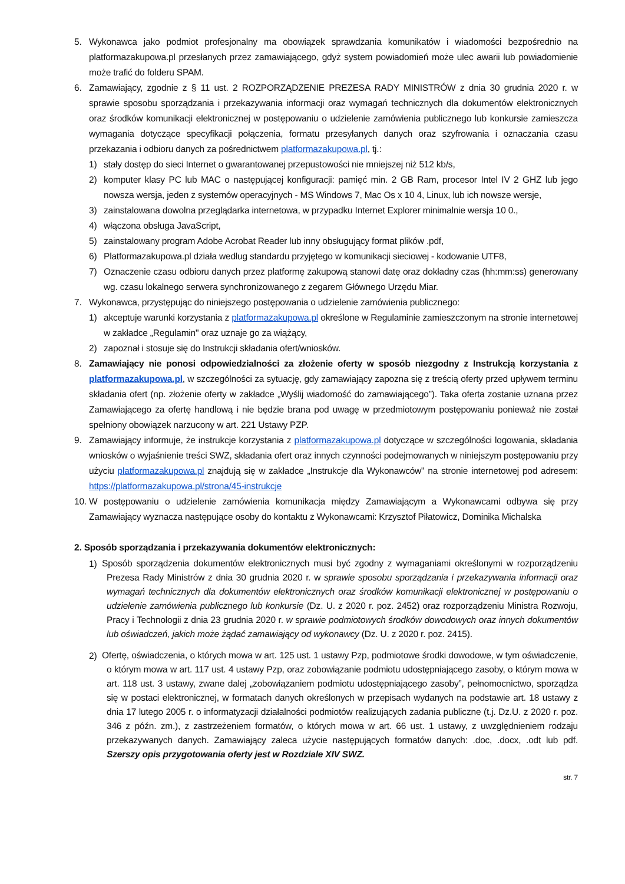5. Wykonawca jako podmiot profesjonalny ma obowiązek sprawdzania komunikatów i wiadomości bezpośrednio na platformazakupowa.pl przesłanych przez zamawiającego, gdyż system powiadomień może ulec awarii lub powiadomienie może trafić do folderu SPAM.
6. Zamawiający, zgodnie z § 11 ust. 2 ROZPORZĄDZENIE PREZESA RADY MINISTRÓW z dnia 30 grudnia 2020 r. w sprawie sposobu sporządzania i przekazywania informacji oraz wymagań technicznych dla dokumentów elektronicznych oraz środków komunikacji elektronicznej w postępowaniu o udzielenie zamówienia publicznego lub konkursie zamieszcza wymagania dotyczące specyfikacji połączenia, formatu przesyłanych danych oraz szyfrowania i oznaczania czasu przekazania i odbioru danych za pośrednictwem platformazakupowa.pl, tj.:
1) stały dostęp do sieci Internet o gwarantowanej przepustowości nie mniejszej niż 512 kb/s,
2) komputer klasy PC lub MAC o następującej konfiguracji: pamięć min. 2 GB Ram, procesor Intel IV 2 GHZ lub jego nowsza wersja, jeden z systemów operacyjnych - MS Windows 7, Mac Os x 10 4, Linux, lub ich nowsze wersje,
3) zainstalowana dowolna przeglądarka internetowa, w przypadku Internet Explorer minimalnie wersja 10 0.,
4) włączona obsługa JavaScript,
5) zainstalowany program Adobe Acrobat Reader lub inny obsługujący format plików .pdf,
6) Platformazakupowa.pl działa według standardu przyjętego w komunikacji sieciowej - kodowanie UTF8,
7) Oznaczenie czasu odbioru danych przez platformę zakupową stanowi datę oraz dokładny czas (hh:mm:ss) generowany wg. czasu lokalnego serwera synchronizowanego z zegarem Głównego Urzędu Miar.
7. Wykonawca, przystępując do niniejszego postępowania o udzielenie zamówienia publicznego:
1) akceptuje warunki korzystania z platformazakupowa.pl określone w Regulaminie zamieszczonym na stronie internetowej w zakładce „Regulamin" oraz uznaje go za wiążący,
2) zapoznał i stosuje się do Instrukcji składania ofert/wniosków.
8. Zamawiający nie ponosi odpowiedzialności za złożenie oferty w sposób niezgodny z Instrukcją korzystania z platformazakupowa.pl, w szczególności za sytuację, gdy zamawiający zapozna się z treścią oferty przed upływem terminu składania ofert (np. złożenie oferty w zakładce „Wyślij wiadomość do zamawiającego”). Taka oferta zostanie uznana przez Zamawiającego za ofertę handlową i nie będzie brana pod uwagę w przedmiotowym postępowaniu ponieważ nie został spełniony obowiązek narzucony w art. 221 Ustawy PZP.
9. Zamawiający informuje, że instrukcje korzystania z platformazakupowa.pl dotyczące w szczególności logowania, składania wniosków o wyjaśnienie treści SWZ, składania ofert oraz innych czynności podejmowanych w niniejszym postępowaniu przy użyciu platformazakupowa.pl znajdują się w zakładce „Instrukcje dla Wykonawców" na stronie internetowej pod adresem: https://platformazakupowa.pl/strona/45-instrukcje
10.
W postępowaniu o udzielenie zamówienia komunikacja między Zamawiającym a Wykonawcami odbywa się przy Zamawiający wyznacza następujące osoby do kontaktu z Wykonawcami: Krzysztof Piłatowicz, Dominika Michalska
2. Sposób sporządzania i przekazywania dokumentów elektronicznych:
1)
Sposób sporządzenia dokumentów elektronicznych musi być zgodny z wymaganiami określonymi w rozporządzeniu Prezesa Rady Ministrów z dnia 30 grudnia 2020 r. w sprawie sposobu sporządzania i przekazywania informacji oraz wymagań technicznych dla dokumentów elektronicznych oraz środków komunikacji elektronicznej w postępowaniu o udzielenie zamówienia publicznego lub konkursie (Dz. U. z 2020 r. poz. 2452) oraz rozporządzeniu Ministra Rozwoju, Pracy i Technologii z dnia 23 grudnia 2020 r. w sprawie podmiotowych środków dowodowych oraz innych dokumentów lub oświadczeń, jakich może żądać zamawiający od wykonawcy (Dz. U. z 2020 r. poz. 2415).
2)
Ofertę, oświadczenia, o których mowa w art. 125 ust. 1 ustawy Pzp, podmiotowe środki dowodowe, w tym oświadczenie, o którym mowa w art. 117 ust. 4 ustawy Pzp, oraz zobowiązanie podmiotu udostępniającego zasoby, o którym mowa w art. 118 ust. 3 ustawy, zwane dalej „zobowiązaniem podmiotu udostępniającego zasoby”, pełnomocnictwo, sporządza się w postaci elektronicznej, w formatach danych określonych w przepisach wydanych na podstawie art. 18 ustawy z dnia 17 lutego 2005 r. o informatyzacji działalności podmiotów realizujących zadania publiczne (t.j. Dz.U. z 2020 r. poz. 346 z późn. zm.), z zastrzeżeniem formatów, o których mowa w art. 66 ust. 1 ustawy, z uwzględnieniem rodzaju przekazywanych danych. Zamawiający zaleca użycie następujących formatów danych: .doc, .docx, .odt lub pdf. Szerszy opis przygotowania oferty jest w Rozdziale XIV SWZ.
str. 7